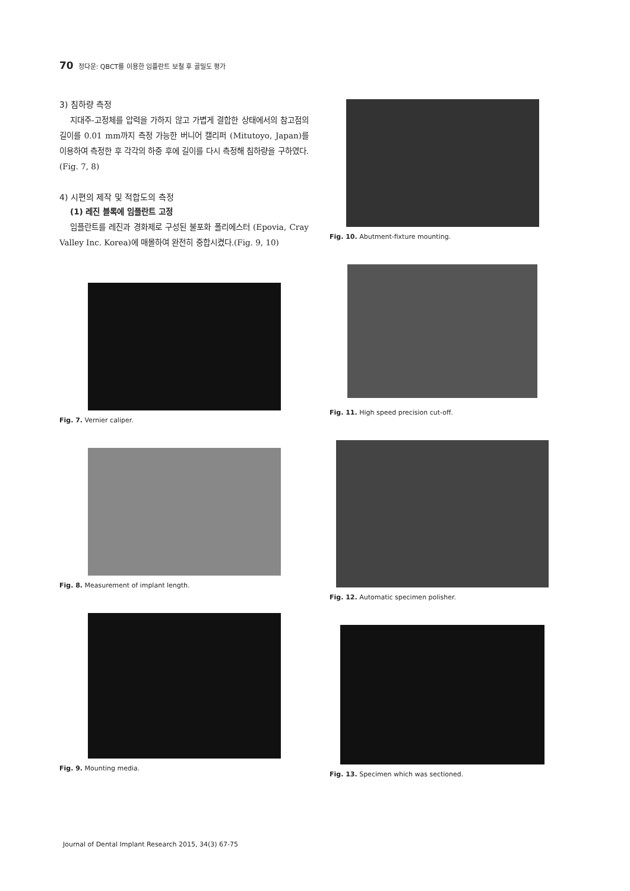70 정다운: QBCT를 이용한 임플란트 보철 후 골밀도 평가
3) 침하량 측정
지대주-고정체를 압력을 가하지 않고 가볍게 결합한 상태에서의 참고점의 길이를 0.01 mm까지 측정 가능한 버니어 캘리퍼 (Mitutoyo, Japan)를 이용하여 측정한 후 각각의 하중 후에 길이를 다시 측정해 침하량을 구하였다.(Fig. 7, 8)
4) 시편의 제작 및 적합도의 측정
(1) 레진 블록에 임플란트 고정
임플란트를 레진과 경화제로 구성된 불포화 폴리에스터 (Epovia, Cray Valley Inc. Korea)에 매몰하여 완전히 중합시켰다.(Fig. 9, 10)
Fig. 7. Vernier caliper.
Fig. 8. Measurement of implant length.
Fig. 9. Mounting media.
Fig. 10. Abutment-fixture mounting.
Fig. 11. High speed precision cut-off.
Fig. 12. Automatic specimen polisher.
Fig. 13. Specimen which was sectioned.
Journal of Dental Implant Research 2015, 34(3) 67-75